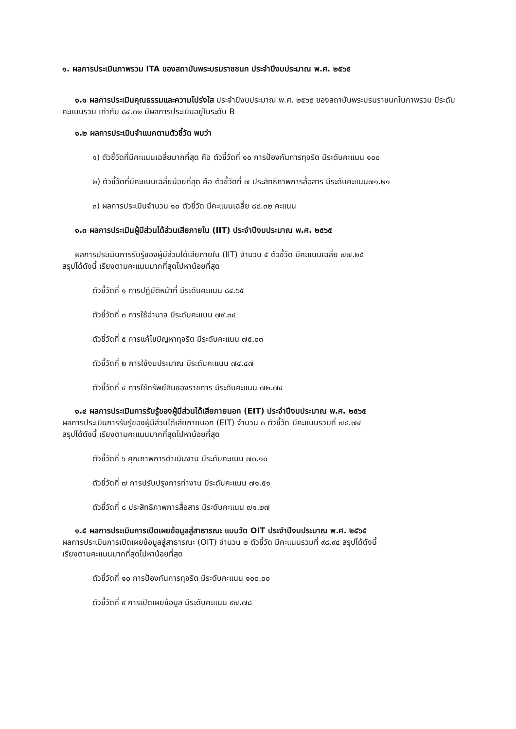๑. ผลการประเมินภาพรวม ITA ของสถาบันพระบรมราชชนก ประจำปีงบประมาณ พ.ศ. ๒๕๖๕
๑.๑ ผลการประเมินคุณธรรมและความโปร่งใส ประจำปีงบประมาณ พ.ศ. ๒๕๖๕ ของสถาบันพระบรมราชนกในภาพรวม มีระดับคะแนนรวม เท่ากับ ๘๔.๓๒ มีผลการประเมินอยู่ในระดับ B
๑.๒ ผลการประเมินจำแนกตามตัวชี้วัด พบว่า
๑) ตัวชี้วัดที่มีคะแนนเฉลี่ยมากที่สุด คือ ตัวชี้วัดที่ ๑๐ การป้องกันการทุจริต มีระดับคะแนน ๑๐๐
๒) ตัวชี้วัดที่มีคะแนนเฉลี่ยน้อยที่สุด คือ ตัวชี้วัดที่ ๗ ประสิทธิภาพการสื่อสาร มีระดับคะแนน๗๑.๒๑
๓) ผลการประเมินจำนวน ๑๐ ตัวชี้วัด มีคะแนนเฉลี่ย ๘๔.๓๒ คะแนน
๑.๓ ผลการประเมินผู้มีส่วนได้ส่วนเสียภายใน (IIT) ประจำปีงบประมาณ พ.ศ. ๒๕๖๕
ผลการประเมินการรับรู้ของผู้มีส่วนได้เสียภายใน (IIT) จำนวน ๕ ตัวชี้วัด มีคะแนนเฉลี่ย ๗๗.๒๕
สรุปได้ดังนี้ เรียงตามคะแนนมากที่สุดไปหาน้อยที่สุด
ตัวชี้วัดที่ ๑ การปฏิบัติหน้าที่ มีระดับคะแนน ๘๔.๖๕
ตัวชี้วัดที่ ๓ การใช้อำนาจ มีระดับคะแนน ๗๙.๓๔
ตัวชี้วัดที่ ๕ การแก้ไขปัญหาทุจริต มีระดับคะแนน ๗๕.๐๓
ตัวชี้วัดที่ ๒ การใช้งบประมาณ มีระดับคะแนน ๗๔.๔๗
ตัวชี้วัดที่ ๔ การใช้ทรัพย์สินของราชการ มีระดับคะแนน ๗๒.๗๔
๑.๔ ผลการประเมินการรับรู้ของผู้มีส่วนได้เสียภายนอก (EIT) ประจำปีงบประมาณ พ.ศ. ๒๕๖๕
ผลการประเมินการรับรู้ของผู้มีส่วนได้เสียภายนอก (EIT) จำนวน ๓ ตัวชี้วัด มีคะแนนรวมที่ ๗๔.๗๔
สรุปได้ดังนี้ เรียงตามคะแนนมากที่สุดไปหาน้อยที่สุด
ตัวชี้วัดที่ ๖ คุณภาพการดำเนินงาน มีระดับคะแนน ๗๓.๑๐
ตัวชี้วัดที่ ๗ การปรับปรุงการทำงาน มีระดับคะแนน ๗๑.๕๑
ตัวชี้วัดที่ ๘ ประสิทธิภาพการสื่อสาร มีระดับคะแนน ๗๑.๒๗
๑.๕ ผลการประเมินการเปิดเผยข้อมูลสู่สาธารณะ แบบวัด OIT ประจำปีงบประมาณ พ.ศ. ๒๕๖๕
ผลการประเมินการเปิดเผยข้อมูลสู่สาธารณะ (OIT) จำนวน ๒ ตัวชี้วัด มีคะแนนรวมที่ ๙๘.๙๔ สรุปได้ดังนี้
เรียงตามคะแนนมากที่สุดไปหาน้อยที่สุด
ตัวชี้วัดที่ ๑๐ การป้องกันการทุจริต มีระดับคะแนน ๑๐๐.๐๐
ตัวชี้วัดที่ ๙ การเปิดเผยข้อมูล มีระดับคะแนน ๙๗.๗๘